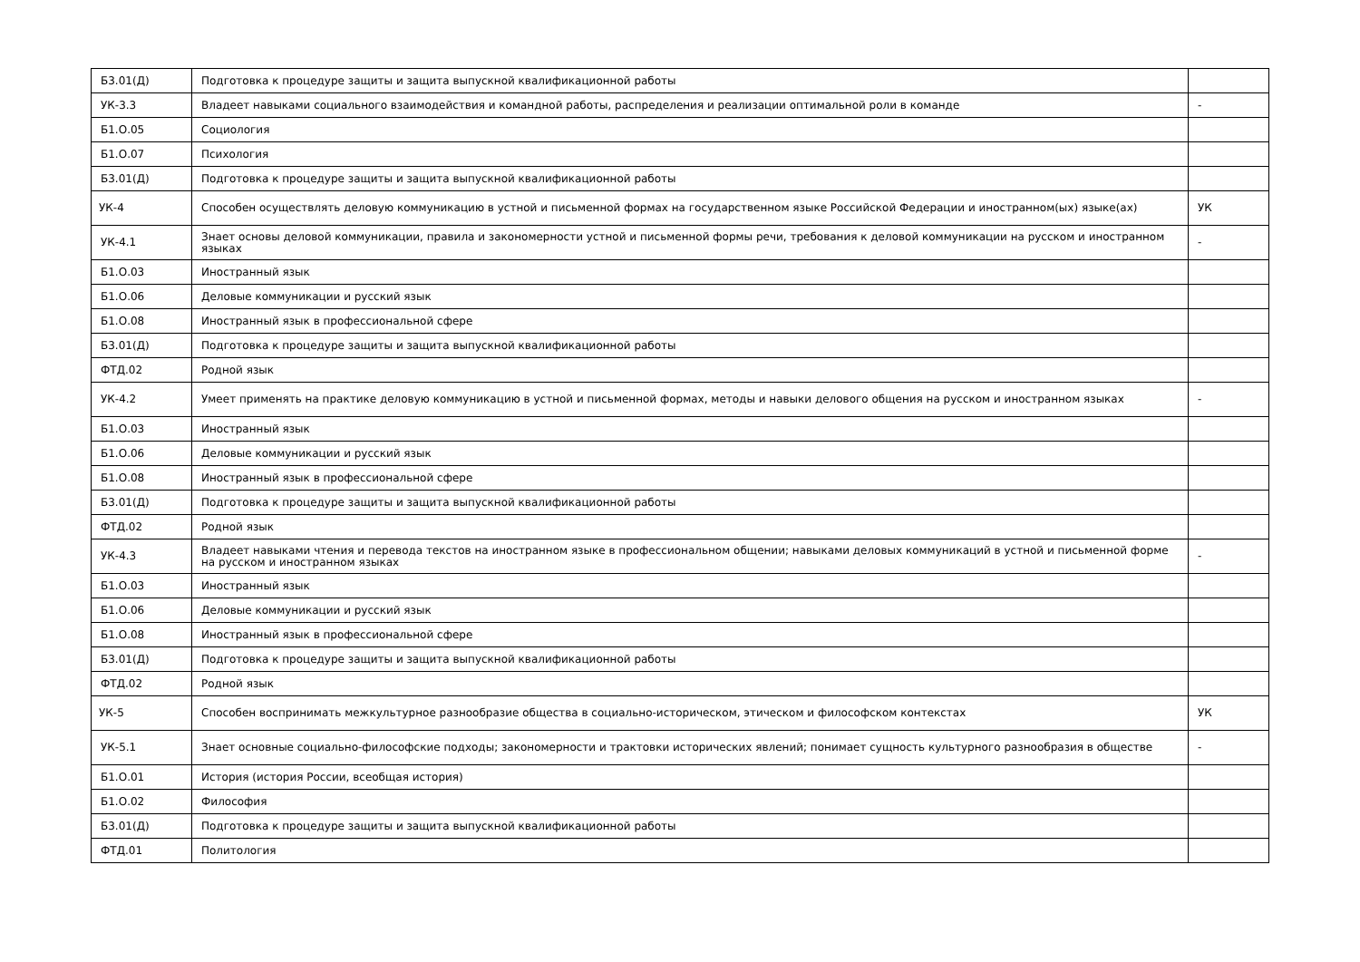| Б3.01(Д) | Подготовка к процедуре защиты и защита выпускной квалификационной работы | |
| УК-3.3 | Владеет навыками социального взаимодействия и командной работы, распределения и реализации оптимальной роли в команде | - |
| Б1.О.05 | Социология | |
| Б1.О.07 | Психология | |
| Б3.01(Д) | Подготовка к процедуре защиты и защита выпускной квалификационной работы | |
| УК-4 | Способен осуществлять деловую коммуникацию в устной и письменной формах на государственном языке Российской Федерации и иностранном(ых) языке(ах) | УК |
| УК-4.1 | Знает основы деловой коммуникации, правила и закономерности устной и письменной формы речи, требования к деловой коммуникации на русском и иностранном языках | - |
| Б1.О.03 | Иностранный язык | |
| Б1.О.06 | Деловые коммуникации и русский язык | |
| Б1.О.08 | Иностранный язык в профессиональной сфере | |
| Б3.01(Д) | Подготовка к процедуре защиты и защита выпускной квалификационной работы | |
| ФТД.02 | Родной язык | |
| УК-4.2 | Умеет применять на практике деловую коммуникацию в устной и письменной формах, методы и навыки делового общения на русском и иностранном языках | - |
| Б1.О.03 | Иностранный язык | |
| Б1.О.06 | Деловые коммуникации и русский язык | |
| Б1.О.08 | Иностранный язык в профессиональной сфере | |
| Б3.01(Д) | Подготовка к процедуре защиты и защита выпускной квалификационной работы | |
| ФТД.02 | Родной язык | |
| УК-4.3 | Владеет навыками чтения и перевода текстов на иностранном языке в профессиональном общении; навыками деловых коммуникаций в устной и письменной форме на русском и иностранном языках | - |
| Б1.О.03 | Иностранный язык | |
| Б1.О.06 | Деловые коммуникации и русский язык | |
| Б1.О.08 | Иностранный язык в профессиональной сфере | |
| Б3.01(Д) | Подготовка к процедуре защиты и защита выпускной квалификационной работы | |
| ФТД.02 | Родной язык | |
| УК-5 | Способен воспринимать межкультурное разнообразие общества в социально-историческом, этическом и философском контекстах | УК |
| УК-5.1 | Знает основные социально-философские подходы; закономерности и трактовки исторических явлений; понимает сущность культурного разнообразия в обществе | - |
| Б1.О.01 | История (история России, всеобщая история) | |
| Б1.О.02 | Философия | |
| Б3.01(Д) | Подготовка к процедуре защиты и защита выпускной квалификационной работы | |
| ФТД.01 | Политология | |